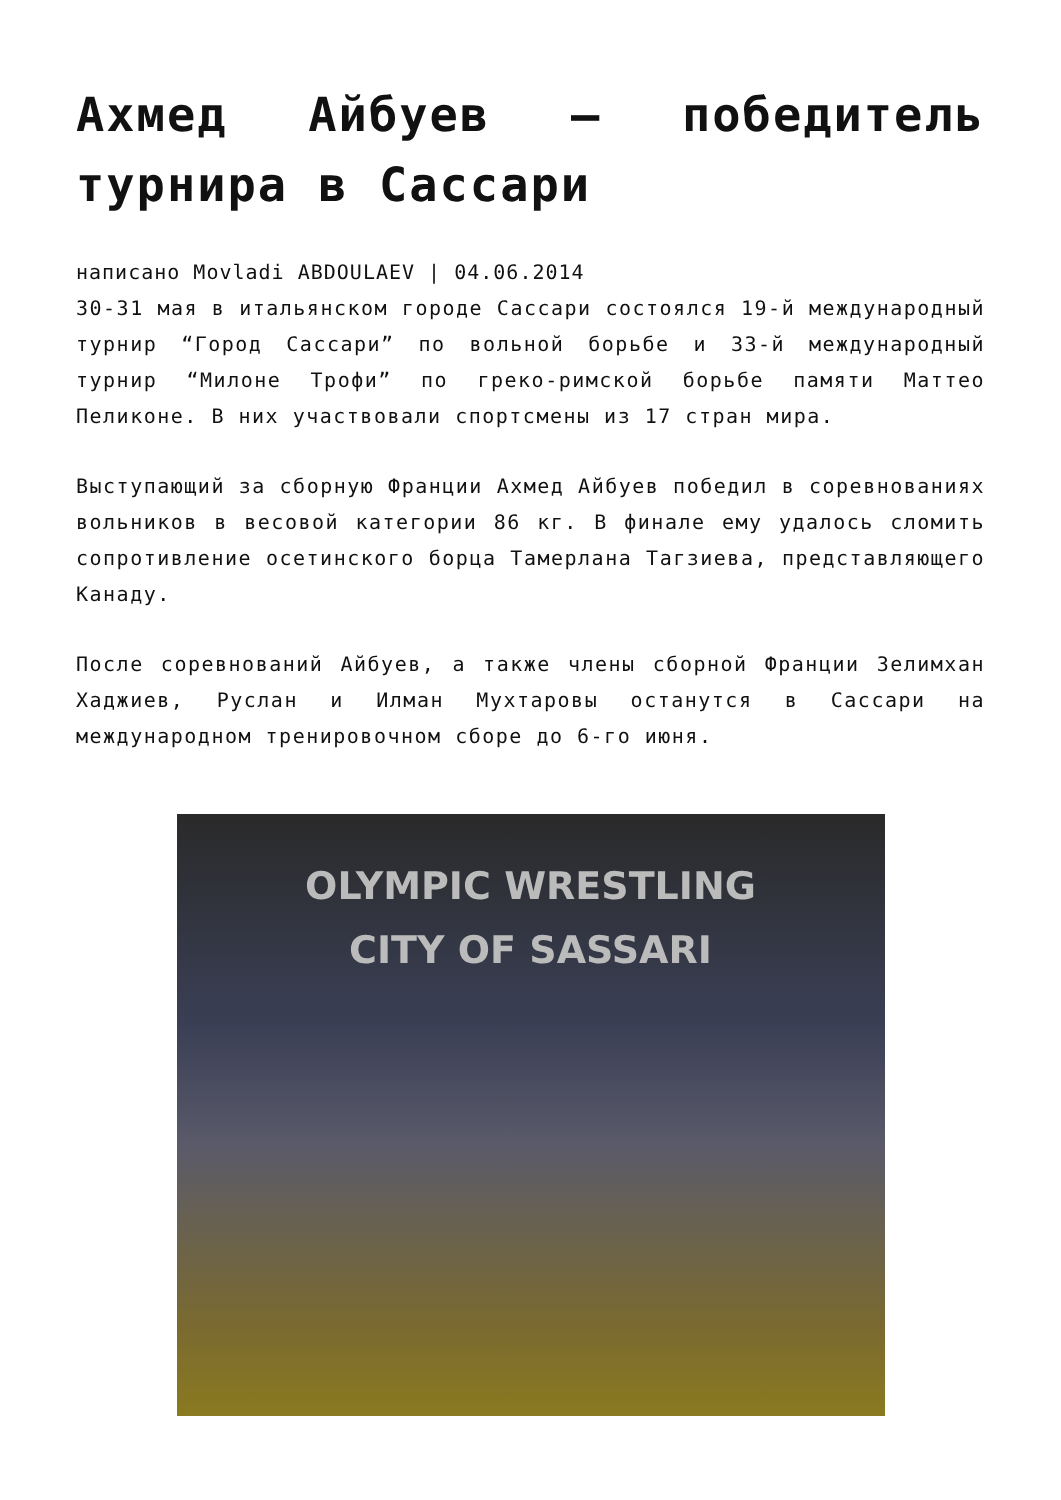Ахмед Айбуев — победитель турнира в Сассари
написано Movladi ABDOULAEV | 04.06.2014
30-31 мая в итальянском городе Сассари состоялся 19-й международный турнир “Город Сассари” по вольной борьбе и 33-й международный турнир “Милоне Трофи” по греко-римской борьбе памяти Маттео Пеликоне. В них участвовали спортсмены из 17 стран мира.
Выступающий за сборную Франции Ахмед Айбуев победил в соревнованиях вольников в весовой категории 86 кг. В финале ему удалось сломить сопротивление осетинского борца Тамерлана Тагзиева, представляющего Канаду.
После соревнований Айбуев, а также члены сборной Франции Зелимхан Хаджиев, Руслан и Илман Мухтаровы останутся в Сассари на международном тренировочном сборе до 6-го июня.
OLYMPIC WRESTLING
CITY OF SASSARI